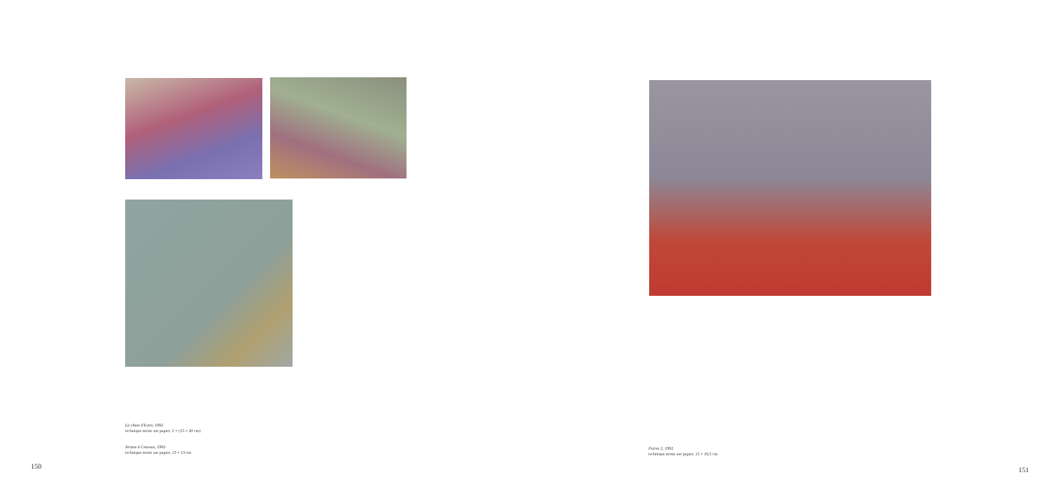La chute d'Icare, 1992
technique mixte sur papier, 2 × (15 × 20 cm)
Ariane à Cnossos, 1992
technique mixte sur papier, 13 × 13 cm
150
Furies 2, 1992
technique mixte sur papier, 15 × 19,5 cm
151